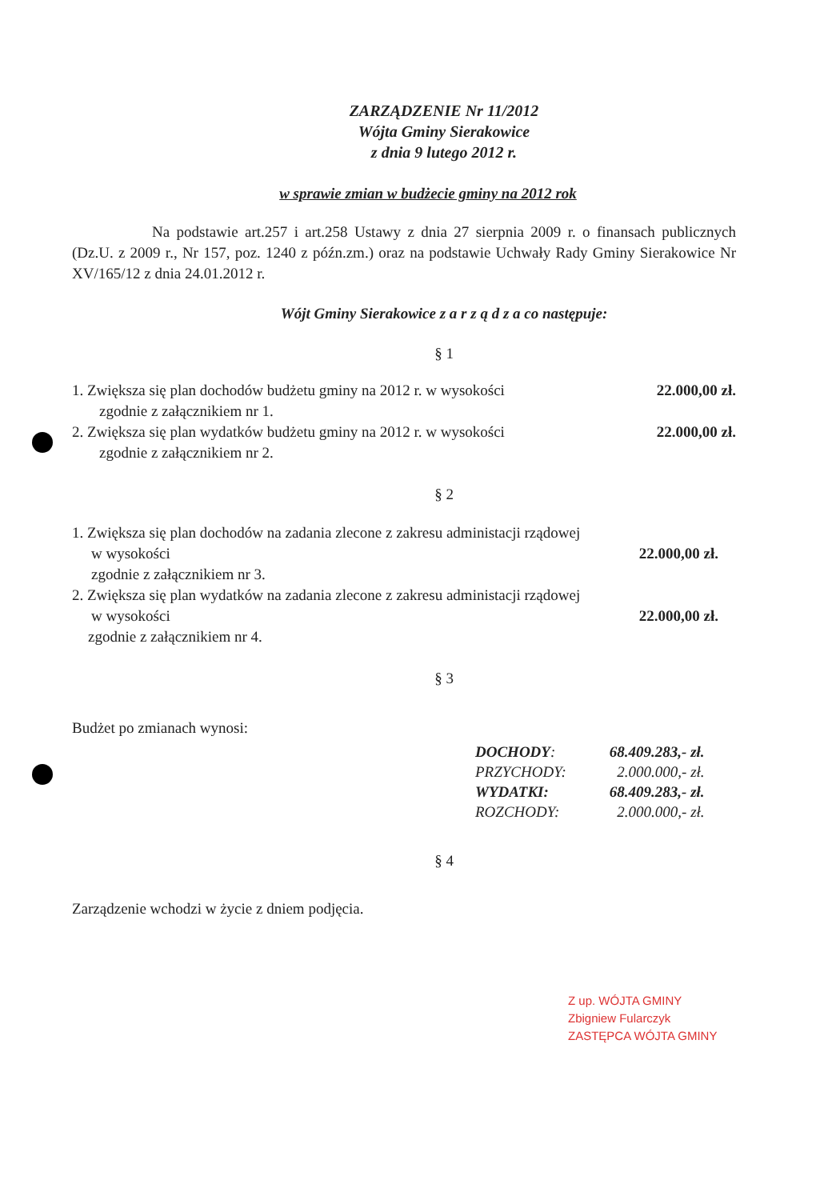ZARZĄDZENIE Nr 11/2012
Wójta Gminy Sierakowice
z dnia 9 lutego 2012 r.
w sprawie zmian w budżecie gminy na 2012 rok
Na podstawie art.257 i art.258 Ustawy z dnia 27 sierpnia 2009 r. o finansach publicznych (Dz.U. z 2009 r., Nr 157, poz. 1240 z późn.zm.) oraz na podstawie Uchwały Rady Gminy Sierakowice Nr XV/165/12 z dnia 24.01.2012 r.
Wójt Gminy Sierakowice z a r z ą d z a co następuje:
§ 1
1. Zwiększa się plan dochodów budżetu gminy na 2012 r. w wysokości
22.000,00 zł.
zgodnie z załącznikiem nr 1.
2. Zwiększa się plan wydatków budżetu gminy na 2012 r. w wysokości
22.000,00 zł.
zgodnie z załącznikiem nr 2.
§ 2
1. Zwiększa się plan dochodów na zadania zlecone z zakresu administacji rządowej
w wysokości 22.000,00 zł.
zgodnie z załącznikiem nr 3.
2. Zwiększa się plan wydatków na zadania zlecone z zakresu administacji rządowej
w wysokości 22.000,00 zł.
zgodnie z załącznikiem nr 4.
§ 3
Budżet po zmianach wynosi:
| DOCHODY : | 68.409.283,- zł. |
| PRZYCHODY: | 2.000.000,- zł. |
| WYDATKI: | 68.409.283,- zł. |
| ROZCHODY: | 2.000.000,- zł. |
§ 4
Zarządzenie wchodzi w życie z dniem podjęcia.
Z up. WÓJTA GMINY
Zbigniew Fularczyk
ZASTĘPCA WÓJTA GMINY